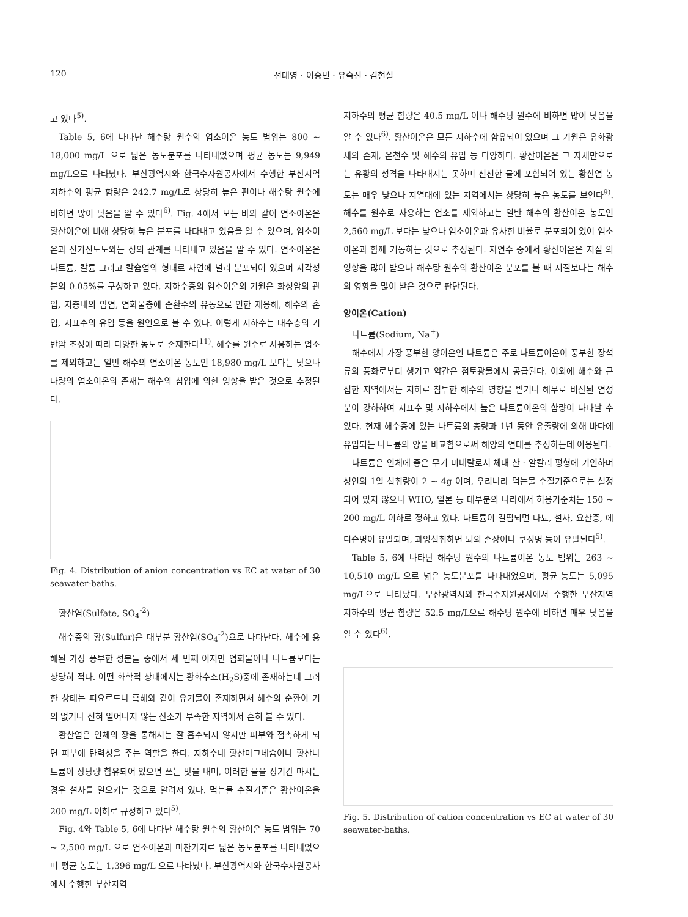120 전대영 · 이승민 · 유숙진 · 김현실
고 있다<sup>5)</sup>.
Table 5, 6에 나타난 해수탕 원수의 염소이온 농도 범위는 800 ~ 18,000 mg/L 으로 넓은 농도분포를 나타내었으며 평균 농도는 9,949 mg/L으로 나타났다. 부산광역시와 한국수자원공사에서 수행한 부산지역 지하수의 평균 함량은 242.7 mg/L로 상당히 높은 편이나 해수탕 원수에 비하면 많이 낮음을 알 수 있다<sup>6)</sup>. Fig. 4에서 보는 바와 같이 염소이온은 황산이온에 비해 상당히 높은 분포를 나타내고 있음을 알 수 있으며, 염소이온과 전기전도도와는 정의 관계를 나타내고 있음을 알 수 있다. 염소이온은 나트륨, 칼륨 그리고 칼슘염의 형태로 자연에 널리 분포되어 있으며 지각성분의 0.05%를 구성하고 있다. 지하수중의 염소이온의 기원은 화성암의 관입, 지층내의 암염, 염화물층에 순환수의 유동으로 인한 재용해, 해수의 혼입, 지표수의 유입 등을 원인으로 볼 수 있다. 이렇게 지하수는 대수층의 기반암 조성에 따라 다양한 농도로 존재한다<sup>11)</sup>. 해수를 원수로 사용하는 업소를 제외하고는 일반 해수의 염소이온 농도인 18,980 mg/L 보다는 낮으나 다량의 염소이온의 존재는 해수의 침입에 의한 영향을 받은 것으로 추정된다.
Fig. 4. Distribution of anion concentration vs EC at water of 30 seawater-baths.
황산염(Sulfate, SO<sub>4</sub><sup>-2</sup>)
해수중의 황(Sulfur)은 대부분 황산염(SO<sub>4</sub><sup>-2</sup>)으로 나타난다. 해수에 용해된 가장 풍부한 성분들 중에서 세 번째 이지만 염화물이나 나트륨보다는 상당히 적다. 어떤 화학적 상태에서는 황화수소(H<sub>2</sub>S)중에 존재하는데 그러한 상태는 피요르드나 흑해와 같이 유기물이 존재하면서 해수의 순환이 거의 없거나 전혀 일어나지 않는 산소가 부족한 지역에서 흔히 볼 수 있다.
황산염은 인체의 장을 통해서는 잘 흡수되지 않지만 피부와 접촉하게 되면 피부에 탄력성을 주는 역할을 한다. 지하수내 황산마그네슘이나 황산나트륨이 상당량 함유되어 있으면 쓰는 맛을 내며, 이러한 물을 장기간 마시는 경우 설사를 일으키는 것으로 알려져 있다. 먹는물 수질기준은 황산이온을 200 mg/L 이하로 규정하고 있다<sup>5)</sup>.
Fig. 4와 Table 5, 6에 나타난 해수탕 원수의 황산이온 농도 범위는 70 ~ 2,500 mg/L 으로 염소이온과 마찬가지로 넓은 농도분포를 나타내었으며 평균 농도는 1,396 mg/L 으로 나타났다. 부산광역시와 한국수자원공사에서 수행한 부산지역
지하수의 평균 함량은 40.5 mg/L 이나 해수탕 원수에 비하면 많이 낮음을 알 수 있다<sup>6)</sup>. 황산이온은 모든 지하수에 함유되어 있으며 그 기원은 유화광체의 존재, 온천수 및 해수의 유입 등 다양하다. 황산이온은 그 자체만으로는 유황의 성격을 나타내지는 못하며 신선한 물에 포함되어 있는 황산염 농도는 매우 낮으나 지열대에 있는 지역에서는 상당히 높은 농도를 보인다<sup>9)</sup>. 해수를 원수로 사용하는 업소를 제외하고는 일반 해수의 황산이온 농도인 2,560 mg/L 보다는 낮으나 염소이온과 유사한 비율로 분포되어 있어 염소이온과 함께 거동하는 것으로 추정된다. 자연수 중에서 황산이온은 지질 의 영향을 많이 받으나 해수탕 원수의 황산이온 분포를 볼 때 지질보다는 해수의 영향을 많이 받은 것으로 판단된다.
양이온(Cation)
나트륨(Sodium, Na<sup>+</sup>)
해수에서 가장 풍부한 양이온인 나트륨은 주로 나트륨이온이 풍부한 장석류의 풍화로부터 생기고 약간은 점토광물에서 공급된다. 이외에 해수와 근접한 지역에서는 지하로 침투한 해수의 영향을 받거나 해무로 비산된 염성분이 강하하여 지표수 및 지하수에서 높은 나트륨이온의 함량이 나타날 수 있다. 현재 해수중에 있는 나트륨의 총량과 1년 동안 유출량에 의해 바다에 유입되는 나트륨의 양을 비교함으로써 해양의 연대를 추정하는데 이용된다.
나트륨은 인체에 좋은 무기 미네랄로서 체내 산 · 알칼리 평형에 기인하며 성인의 1일 섭취량이 2 ~ 4g 이며, 우리나라 먹는물 수질기준으로는 설정되어 있지 않으나 WHO, 일본 등 대부분의 나라에서 허용기준치는 150 ~ 200 mg/L 이하로 정하고 있다. 나트륨이 결핍되면 다뇨, 설사, 요산증, 에디슨병이 유발되며, 과잉섭취하면 뇌의 손상이나 쿠싱병 등이 유발된다<sup>5)</sup>.
Table 5, 6에 나타난 해수탕 원수의 나트륨이온 농도 범위는 263 ~ 10,510 mg/L 으로 넓은 농도분포를 나타내었으며, 평균 농도는 5,095 mg/L으로 나타났다. 부산광역시와 한국수자원공사에서 수행한 부산지역 지하수의 평균 함량은 52.5 mg/L으로 해수탕 원수에 비하면 매우 낮음을 알 수 있다<sup>6)</sup>.
Fig. 5. Distribution of cation concentration vs EC at water of 30 seawater-baths.